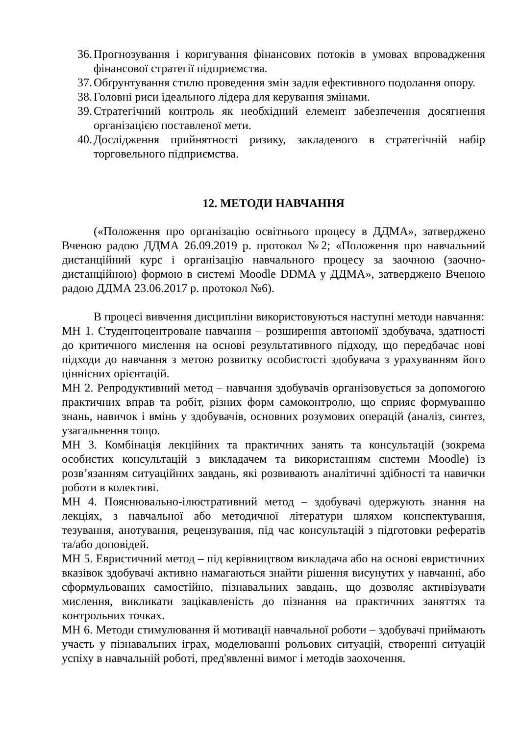36. Прогнозування і коригування фінансових потоків в умовах впровадження фінансової стратегії підприємства.
37. Обґрунтування стилю проведення змін задля ефективного подолання опору.
38. Головні риси ідеального лідера для керування змінами.
39. Стратегічний контроль як необхідний елемент забезпечення досягнення організацією поставленої мети.
40. Дослідження прийнятності ризику, закладеного в стратегічній набір торговельного підприємства.
12. МЕТОДИ НАВЧАННЯ
(«Положення про організацію освітнього процесу в ДДМА», затверджено Вченою радою ДДМА 26.09.2019 р. протокол №2; «Положення про навчальний дистанційний курс і організацію навчального процесу за заочною (заочно-дистанційною) формою в системі Moodle DDMA у ДДМА», затверджено Вченою радою ДДМА 23.06.2017 р. протокол №6).
В процесі вивчення дисципліни використовуються наступні методи навчання:
МН 1. Студентоцентроване навчання – розширення автономії здобувача, здатності до критичного мислення на основі результативного підходу, що передбачає нові підходи до навчання з метою розвитку особистості здобувача з урахуванням його ціннісних орієнтацій.
МН 2. Репродуктивний метод – навчання здобувачів організовується за допомогою практичних вправ та робіт, різних форм самоконтролю, що сприяє формуванню знань, навичок і вмінь у здобувачів, основних розумових операцій (аналіз, синтез, узагальнення тощо.
МН 3. Комбінація лекційних та практичних занять та консультацій (зокрема особистих консультацій з викладачем та використанням системи Moodle) із розв’язанням ситуаційних завдань, які розвивають аналітичні здібності та навички роботи в колективі.
МН 4. Пояснювально-ілюстративний метод – здобувачі одержують знання на лекціях, з навчальної або методичної літератури шляхом конспектування, тезування, анотування, рецензування, під час консультацій з підготовки рефератів та/або доповідей.
МН 5. Евристичний метод – під керівництвом викладача або на основі евристичних вказівок здобувачі активно намагаються знайти рішення висунутих у навчанні, або сформульованих самостійно, пізнавальних завдань, що дозволяє активізувати мислення, викликати зацікавленість до пізнання на практичних заняттях та контрольних точках.
МН 6. Методи стимулювання й мотивації навчальної роботи – здобувачі приймають участь у пізнавальних іграх, моделюванні рольових ситуацій, створенні ситуацій успіху в навчальній роботі, пред'явленні вимог і методів заохочення.